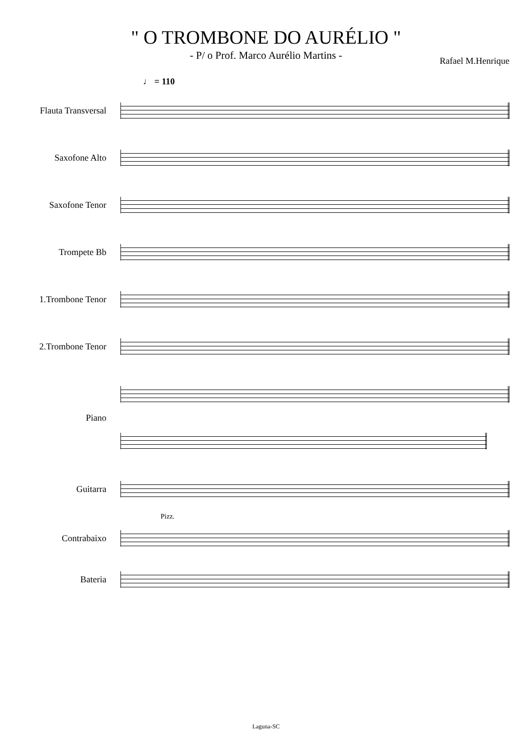" O TROMBONE DO AURÉLIO "
- P/ o Prof. Marco Aurélio Martins -
Rafael M.Henrique
♩ = 110
Flauta Transversal
Saxofone Alto
Saxofone Tenor
Trompete Bb
1.Trombone Tenor
2.Trombone Tenor
Piano
Guitarra
Pizz.
Contrabaixo
Bateria
Laguna-SC